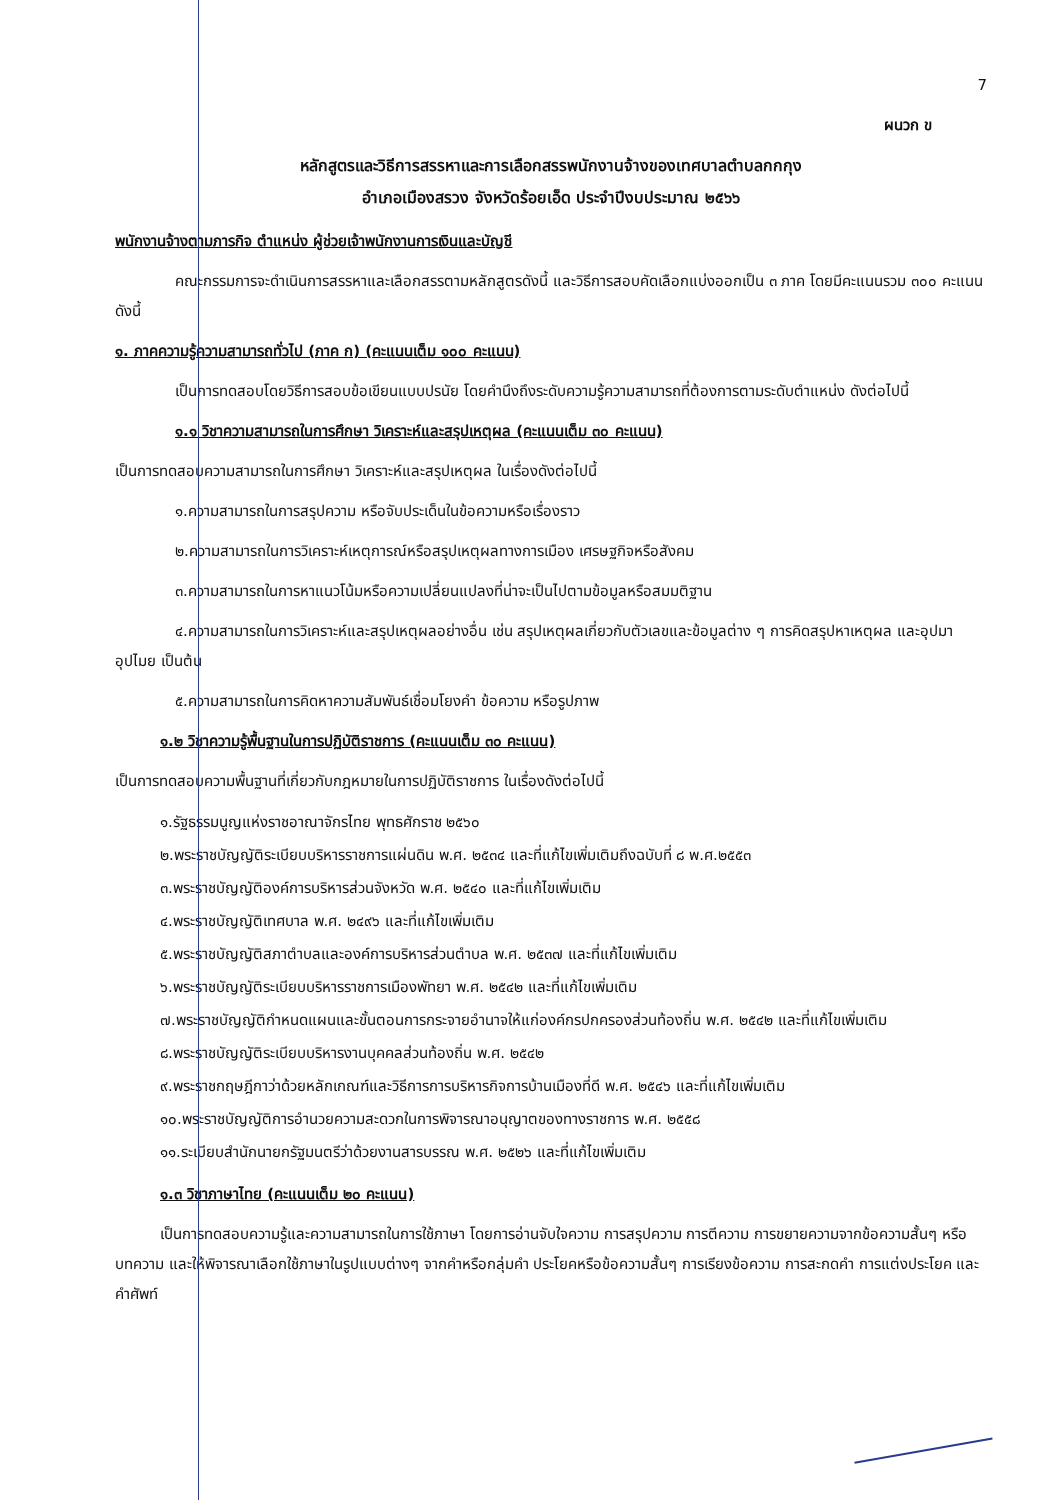7
ผนวก ข
หลักสูตรและวิธีการสรรหาและการเลือกสรรพนักงานจ้างของเทศบาลตำบลกกกุง
อำเภอเมืองสรวง จังหวัดร้อยเอ็ด ประจำปีงบประมาณ ๒๕๖๖
พนักงานจ้างตามภารกิจ ตำแหน่ง ผู้ช่วยเจ้าพนักงานการเงินและบัญชี
คณะกรรมการจะดำเนินการสรรหาและเลือกสรรตามหลักสูตรดังนี้ และวิธีการสอบคัดเลือกแบ่งออกเป็น ๓ ภาค โดยมีคะแนนรวม ๓๐๐ คะแนนดังนี้
๑. ภาคความรู้ความสามารถทั่วไป (ภาค ก) (คะแนนเต็ม ๑๐๐ คะแนน)
เป็นการทดสอบโดยวิธีการสอบข้อเขียนแบบปรนัย โดยคำนึงถึงระดับความรู้ความสามารถที่ต้องการตามระดับตำแหน่ง ดังต่อไปนี้
๑.๑ วิชาความสามารถในการศึกษา วิเคราะห์และสรุปเหตุผล (คะแนนเต็ม ๓๐ คะแนน)
เป็นการทดสอบความสามารถในการศึกษา วิเคราะห์และสรุปเหตุผล ในเรื่องดังต่อไปนี้
๑.ความสามารถในการสรุปความ หรือจับประเด็นในข้อความหรือเรื่องราว
๒.ความสามารถในการวิเคราะห์เหตุการณ์หรือสรุปเหตุผลทางการเมือง เศรษฐกิจหรือสังคม
๓.ความสามารถในการหาแนวโน้มหรือความเปลี่ยนแปลงที่น่าจะเป็นไปตามข้อมูลหรือสมมติฐาน
๔.ความสามารถในการวิเคราะห์และสรุปเหตุผลอย่างอื่น เช่น สรุปเหตุผลเกี่ยวกับตัวเลขและข้อมูลต่าง ๆ การคิดสรุปหาเหตุผล และอุปมาอุปไมย เป็นต้น
๕.ความสามารถในการคิดหาความสัมพันธ์เชื่อมโยงคำ ข้อความ หรือรูปภาพ
๑.๒ วิชาความรู้พื้นฐานในการปฏิบัติราชการ (คะแนนเต็ม ๓๐ คะแนน)
เป็นการทดสอบความพื้นฐานที่เกี่ยวกับกฎหมายในการปฏิบัติราชการ ในเรื่องดังต่อไปนี้
๑.รัฐธรรมนูญแห่งราชอาณาจักรไทย พุทธศักราช ๒๕๖๐
๒.พระราชบัญญัติระเบียบบริหารราชการแผ่นดิน พ.ศ. ๒๕๓๔ และที่แก้ไขเพิ่มเติมถึงฉบับที่ ๘ พ.ศ.๒๕๕๓
๓.พระราชบัญญัติองค์การบริหารส่วนจังหวัด พ.ศ. ๒๕๔๐ และที่แก้ไขเพิ่มเติม
๔.พระราชบัญญัติเทศบาล พ.ศ. ๒๔๙๖ และที่แก้ไขเพิ่มเติม
๕.พระราชบัญญัติสภาตำบลและองค์การบริหารส่วนตำบล พ.ศ. ๒๕๓๗ และที่แก้ไขเพิ่มเติม
๖.พระราชบัญญัติระเบียบบริหารราชการเมืองพัทยา พ.ศ. ๒๕๔๒ และที่แก้ไขเพิ่มเติม
๗.พระราชบัญญัติกำหนดแผนและขั้นตอนการกระจายอำนาจให้แก่องค์กรปกครองส่วนท้องถิ่น พ.ศ. ๒๕๔๒ และที่แก้ไขเพิ่มเติม
๘.พระราชบัญญัติระเบียบบริหารงานบุคคลส่วนท้องถิ่น พ.ศ. ๒๕๔๒
๙.พระราชกฤษฎีกาว่าด้วยหลักเกณฑ์และวิธีการการบริหารกิจการบ้านเมืองที่ดี พ.ศ. ๒๕๔๖ และที่แก้ไขเพิ่มเติม
๑๐.พระราชบัญญัติการอำนวยความสะดวกในการพิจารณาอนุญาตของทางราชการ พ.ศ. ๒๕๕๘
๑๑.ระเบียบสำนักนายกรัฐมนตรีว่าด้วยงานสารบรรณ พ.ศ. ๒๕๒๖ และที่แก้ไขเพิ่มเติม
๑.๓ วิชาภาษาไทย (คะแนนเต็ม ๒๐ คะแนน)
เป็นการทดสอบความรู้และความสามารถในการใช้ภาษา โดยการอ่านจับใจความ การสรุปความ การตีความ การขยายความจากข้อความสั้นๆ หรือบทความ และให้พิจารณาเลือกใช้ภาษาในรูปแบบต่างๆ จากคำหรือกลุ่มคำ ประโยคหรือข้อความสั้นๆ การเรียงข้อความ การสะกดคำ การแต่งประโยค และคำศัพท์